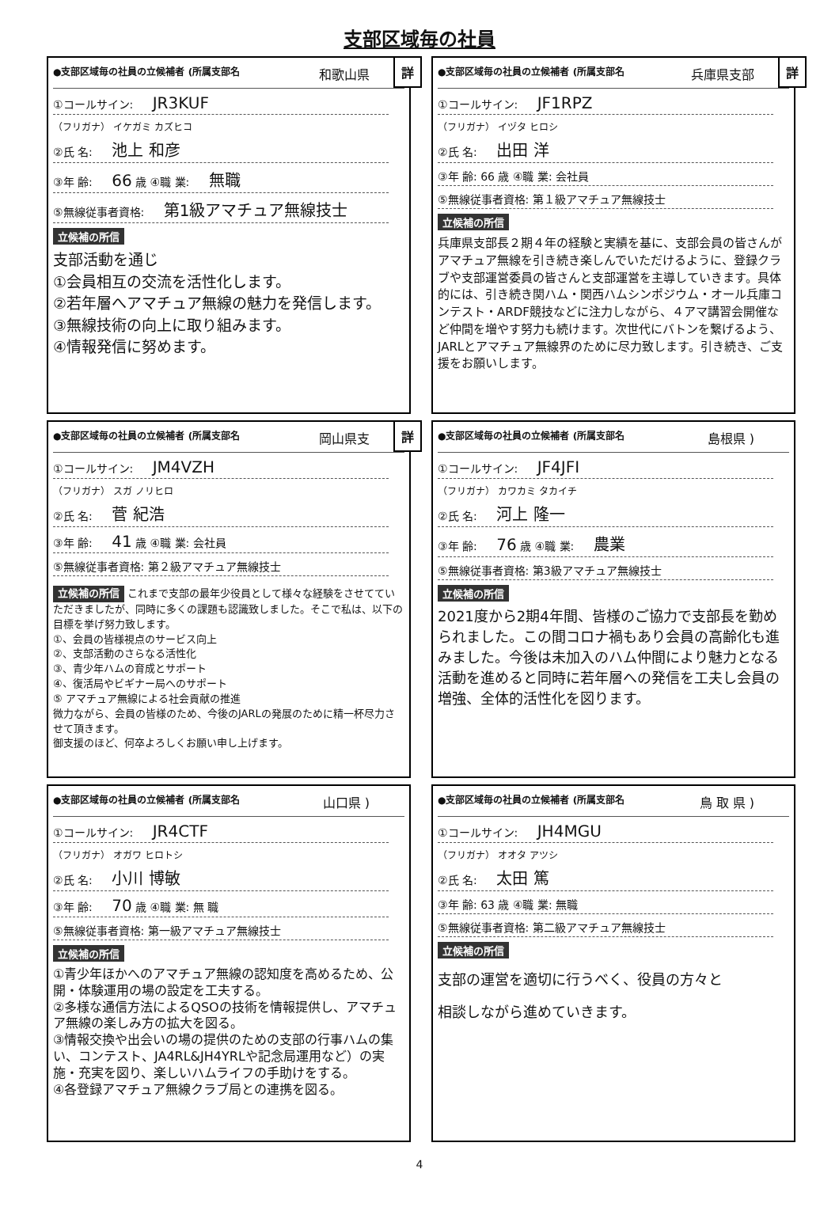支部区域毎の社員
●支部区域毎の社員の立候補者 (所属支部名 和歌山県
詳
①コールサイン: JR3KUF
（フリガナ） イケガミ カズヒコ
②氏 名: 池上 和彦
③年 齢: 66 歳 ④職 業: 無職
⑤無線従事者資格: 第1級アマチュア無線技士
立候補の所信
支部活動を通じ
①会員相互の交流を活性化します。
②若年層へアマチュア無線の魅力を発信します。
③無線技術の向上に取り組みます。
④情報発信に努めます。
●支部区域毎の社員の立候補者 (所属支部名 兵庫県支部
詳
①コールサイン: JF1RPZ
（フリガナ） イヅタ ヒロシ
②氏 名: 出田 洋
③年 齢: 66 歳 ④職 業: 会社員
⑤無線従事者資格: 第１級アマチュア無線技士
立候補の所信
兵庫県支部長２期４年の経験と実績を基に、支部会員の皆さんがアマチュア無線を引き続き楽しんでいただけるように、登録クラブや支部運営委員の皆さんと支部運営を主導していきます。具体的には、引き続き関ハム・関西ハムシンポジウム・オール兵庫コンテスト・ARDF競技などに注力しながら、４アマ講習会開催など仲間を増やす努力も続けます。次世代にバトンを繋げるよう、JARLとアマチュア無線界のために尽力致します。引き続き、ご支援をお願いします。
●支部区域毎の社員の立候補者 (所属支部名 岡山県支
詳
①コールサイン: JM4VZH
（フリガナ） スガ ノリヒロ
②氏 名: 菅 紀浩
③年 齢: 41 歳 ④職 業: 会社員
⑤無線従事者資格: 第２級アマチュア無線技士
立候補の所信 これまで支部の最年少役員として様々な経験をさせてていただきましたが、同時に多くの課題も認識致しました。そこで私は、以下の目標を挙げ努力致します。
①、会員の皆様視点のサービス向上
②、支部活動のさらなる活性化
③、青少年ハムの育成とサポート
④、復活局やビギナー局へのサポート
⑤ アマチュア無線による社会貢献の推進
微力ながら、会員の皆様のため、今後のJARLの発展のために精一杯尽力させて頂きます。
御支援のほど、何卒よろしくお願い申し上げます。
●支部区域毎の社員の立候補者 (所属支部名 島根県 )
①コールサイン: JF4JFI
（フリガナ） カワカミ タカイチ
②氏 名: 河上 隆一
③年 齢: 76 歳 ④職 業: 農業
⑤無線従事者資格: 第3級アマチュア無線技士
立候補の所信
2021度から2期4年間、皆様のご協力で支部長を勤められました。この間コロナ禍もあり会員の高齢化も進みました。今後は未加入のハム仲間により魅力となる活動を進めると同時に若年層への発信を工夫し会員の増強、全体的活性化を図ります。
●支部区域毎の社員の立候補者 (所属支部名 山口県 )
①コールサイン: JR4CTF
（フリガナ） オガワ ヒロトシ
②氏 名: 小川 博敏
③年 齢: 70 歳 ④職 業: 無 職
⑤無線従事者資格: 第一級アマチュア無線技士
立候補の所信
①青少年ほかへのアマチュア無線の認知度を高めるため、公開・体験運用の場の設定を工夫する。
②多様な通信方法によるQSOの技術を情報提供し、アマチュア無線の楽しみ方の拡大を図る。
③情報交換や出会いの場の提供のための支部の行事ハムの集い、コンテスト、JA4RL&JH4YRLや記念局運用など）の実施・充実を図り、楽しいハムライフの手助けをする。
④各登録アマチュア無線クラブ局との連携を図る。
●支部区域毎の社員の立候補者 (所属支部名 鳥 取 県 )
①コールサイン: JH4MGU
（フリガナ） オオタ アツシ
②氏 名: 太田 篤
③年 齢: 63 歳 ④職 業: 無職
⑤無線従事者資格: 第二級アマチュア無線技士
立候補の所信
支部の運営を適切に行うべく、役員の方々と
相談しながら進めていきます。
4